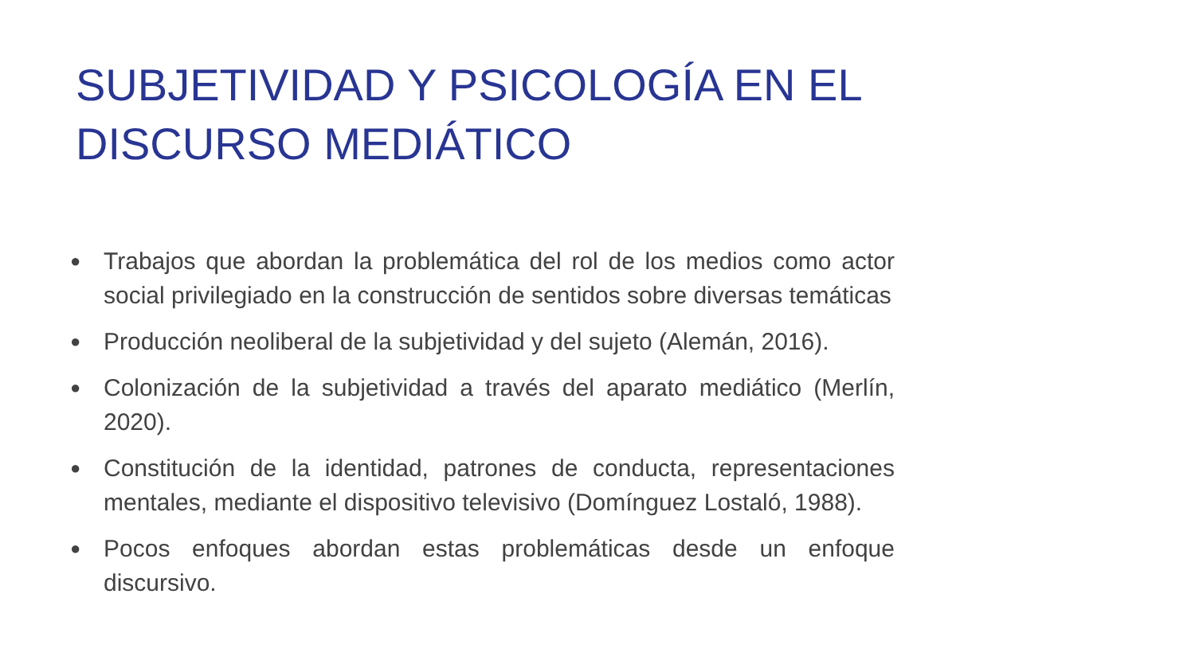SUBJETIVIDAD Y PSICOLOGÍA EN EL DISCURSO MEDIÁTICO
● Trabajos que abordan la problemática del rol de los medios como actor social privilegiado en la construcción de sentidos sobre diversas temáticas
● Producción neoliberal de la subjetividad y del sujeto (Alemán, 2016).
● Colonización de la subjetividad a través del aparato mediático (Merlín, 2020).
● Constitución de la identidad, patrones de conducta, representaciones mentales, mediante el dispositivo televisivo (Domínguez Lostaló, 1988).
● Pocos enfoques abordan estas problemáticas desde un enfoque discursivo.